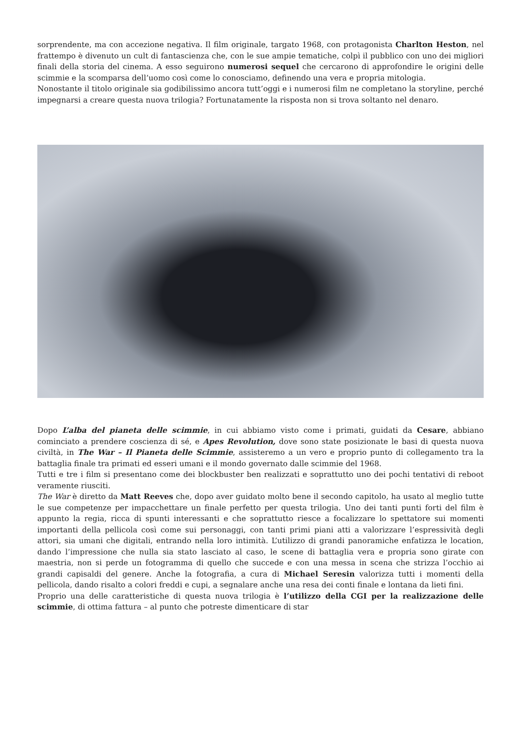sorprendente, ma con accezione negativa. Il film originale, targato 1968, con protagonista Charlton Heston, nel frattempo è divenuto un cult di fantascienza che, con le sue ampie tematiche, colpì il pubblico con uno dei migliori finali della storia del cinema. A esso seguirono numerosi sequel che cercarono di approfondire le origini delle scimmie e la scomparsa dell’uomo così come lo conosciamo, definendo una vera e propria mitologia.
Nonostante il titolo originale sia godibilissimo ancora tutt’oggi e i numerosi film ne completano la storyline, perché impegnarsi a creare questa nuova trilogia? Fortunatamente la risposta non si trova soltanto nel denaro.
Dopo L’alba del pianeta delle scimmie, in cui abbiamo visto come i primati, guidati da Cesare, abbiano cominciato a prendere coscienza di sé, e Apes Revolution, dove sono state posizionate le basi di questa nuova civiltà, in The War – Il Pianeta delle Scimmie, assisteremo a un vero e proprio punto di collegamento tra la battaglia finale tra primati ed esseri umani e il mondo governato dalle scimmie del 1968.
Tutti e tre i film si presentano come dei blockbuster ben realizzati e soprattutto uno dei pochi tentativi di reboot veramente riusciti.
The War è diretto da Matt Reeves che, dopo aver guidato molto bene il secondo capitolo, ha usato al meglio tutte le sue competenze per impacchettare un finale perfetto per questa trilogia. Uno dei tanti punti forti del film è appunto la regia, ricca di spunti interessanti e che soprattutto riesce a focalizzare lo spettatore sui momenti importanti della pellicola così come sui personaggi, con tanti primi piani atti a valorizzare l’espressività degli attori, sia umani che digitali, entrando nella loro intimità. L’utilizzo di grandi panoramiche enfatizza le location, dando l’impressione che nulla sia stato lasciato al caso, le scene di battaglia vera e propria sono girate con maestria, non si perde un fotogramma di quello che succede e con una messa in scena che strizza l’occhio ai grandi capisaldi del genere. Anche la fotografia, a cura di Michael Seresin valorizza tutti i momenti della pellicola, dando risalto a colori freddi e cupi, a segnalare anche una resa dei conti finale e lontana da lieti fini.
Proprio una delle caratteristiche di questa nuova trilogia è l’utilizzo della CGI per la realizzazione delle scimmie, di ottima fattura – al punto che potreste dimenticare di star